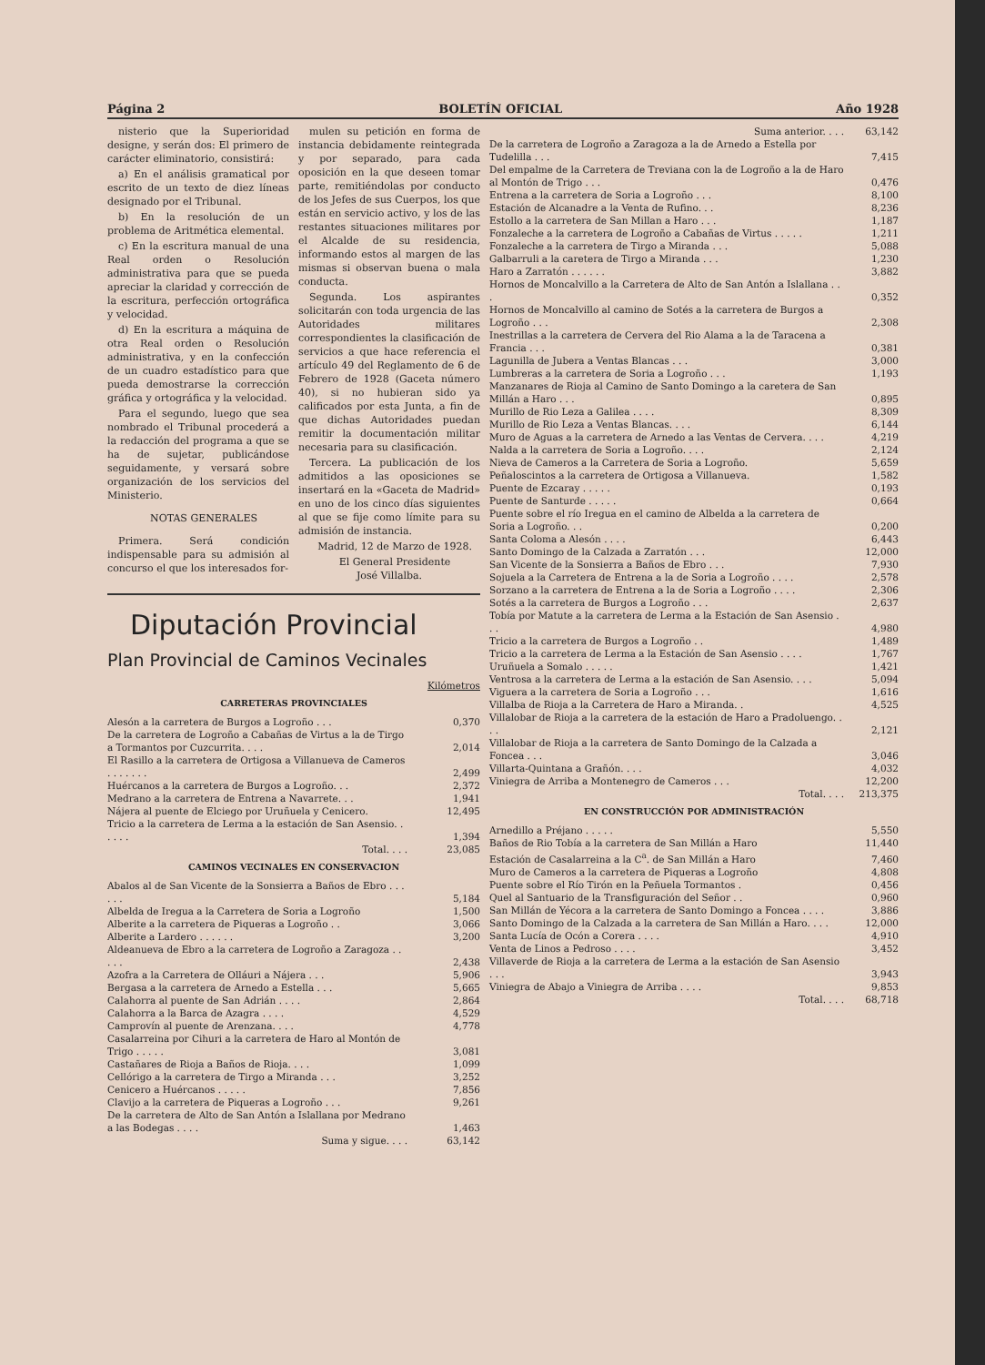Página 2 BOLETÍN OFICIAL Año 1928
nisterio que la Superioridad designe, y serán dos: El primero de carácter eliminatorio, consistirá:
a) En el análisis gramatical por escrito de un texto de diez líneas designado por el Tribunal.
b) En la resolución de un problema de Aritmética elemental.
c) En la escritura manual de una Real orden o Resolución administrativa para que se pueda apreciar la claridad y corrección de la escritura, perfección ortográfica y velocidad.
d) En la escritura a máquina de otra Real orden o Resolución administrativa, y en la confección de un cuadro estadístico para que pueda demostrarse la corrección gráfica y ortográfica y la velocidad.
Para el segundo, luego que sea nombrado el Tribunal procederá a la redacción del programa a que se ha de sujetar, publicándose seguidamente, y versará sobre organización de los servicios del Ministerio.
NOTAS GENERALES
Primera. Será condición indispensable para su admisión al concurso el que los interesados for-
mulen su petición en forma de instancia debidamente reintegrada y por separado, para cada oposición en la que deseen tomar parte, remitiéndolas por conducto de los Jefes de sus Cuerpos, los que están en servicio activo, y los de las restantes situaciones militares por el Alcalde de su residencia, informando estos al margen de las mismas si observan buena o mala conducta.
Segunda. Los aspirantes solicitarán con toda urgencia de las Autoridades militares correspondientes la clasificación de servicios a que hace referencia el artículo 49 del Reglamento de 6 de Febrero de 1928 (Gaceta número 40), si no hubieran sido ya calificados por esta Junta, a fin de que dichas Autoridades puedan remitir la documentación militar necesaria para su clasificación.
Tercera. La publicación de los admitidos a las oposiciones se insertará en la «Gaceta de Madrid» en uno de los cinco días siguientes al que se fije como límite para su admisión de instancia.
Madrid, 12 de Marzo de 1928.
El General Presidente
José Villalba.
Diputación Provincial
Plan Provincial de Caminos Vecinales
| | Kilómetros |
| CARRETERAS PROVINCIALES | |
| Alesón a la carretera de Burgos a Logroño . . . | 0,370 |
| De la carretera de Logroño a Cabañas de Virtus a la de Tirgo a Tormantos por Cuzcurrita. . . . | 2,014 |
| El Rasillo a la carretera de Ortigosa a Villanueva de Cameros . . . . . . . | 2,499 |
| Huércanos a la carretera de Burgos a Logroño. . . | 2,372 |
| Medrano a la carretera de Entrena a Navarrete. . . | 1,941 |
| Nájera al puente de Elciego por Uruñuela y Cenicero. | 12,495 |
| Tricio a la carretera de Lerma a la estación de San Asensio. . . . . . | 1,394 |
| Total. . . . | 23,085 |
| CAMINOS VECINALES EN CONSERVACION | |
| Abalos al de San Vicente de la Sonsierra a Baños de Ebro . . . . . . | 5,184 |
| Albelda de Iregua a la Carretera de Soria a Logroño | 1,500 |
| Alberite a la carretera de Piqueras a Logroño . . | 3,066 |
| Alberite a Lardero . . . . . . | 3,200 |
| Aldeanueva de Ebro a la carretera de Logroño a Zaragoza . . . . . | 2,438 |
| Azofra a la Carretera de Olláuri a Nájera . . . | 5,906 |
| Bergasa a la carretera de Arnedo a Estella . . . | 5,665 |
| Calahorra al puente de San Adrián . . . . | 2,864 |
| Calahorra a la Barca de Azagra . . . . | 4,529 |
| Camprovín al puente de Arenzana. . . . | 4,778 |
| Casalarreina por Cihuri a la carretera de Haro al Montón de Trigo . . . . . | 3,081 |
| Castañares de Rioja a Baños de Rioja. . . . | 1,099 |
| Cellórigo a la carretera de Tirgo a Miranda . . . | 3,252 |
| Cenicero a Huércanos . . . . . | 7,856 |
| Clavijo a la carretera de Piqueras a Logroño . . . | 9,261 |
| De la carretera de Alto de San Antón a Islallana por Medrano a las Bodegas . . . . | 1,463 |
| Suma y sigue. . . . | 63,142 |
| Suma anterior. . . . | 63,142 |
| De la carretera de Logroño a Zaragoza a la de Arnedo a Estella por Tudelilla . . . | 7,415 |
| Del empalme de la Carretera de Treviana con la de Logroño a la de Haro al Montón de Trigo . . . | 0,476 |
| Entrena a la carretera de Soria a Logroño . . . | 8,100 |
| Estación de Alcanadre a la Venta de Rufino. . . | 8,236 |
| Estollo a la carretera de San Millan a Haro . . . | 1,187 |
| Fonzaleche a la carretera de Logroño a Cabañas de Virtus . . . . . | 1,211 |
| Fonzaleche a la carretera de Tirgo a Miranda . . . | 5,088 |
| Galbarruli a la caretera de Tirgo a Miranda . . . | 1,230 |
| Haro a Zarratón . . . . . . | 3,882 |
| Hornos de Moncalvillo a la Carretera de Alto de San Antón a Islallana . . . | 0,352 |
| Hornos de Moncalvillo al camino de Sotés a la carretera de Burgos a Logroño . . . | 2,308 |
| Inestrillas a la carretera de Cervera del Rio Alama a la de Taracena a Francia . . . | 0,381 |
| Lagunilla de Jubera a Ventas Blancas . . . | 3,000 |
| Lumbreras a la carretera de Soria a Logroño . . . | 1,193 |
| Manzanares de Rioja al Camino de Santo Domingo a la caretera de San Millán a Haro . . . | 0,895 |
| Murillo de Rio Leza a Galilea . . . . | 8,309 |
| Murillo de Rio Leza a Ventas Blancas. . . . | 6,144 |
| Muro de Aguas a la carretera de Arnedo a las Ventas de Cervera. . . . | 4,219 |
| Nalda a la carretera de Soria a Logroño. . . . | 2,124 |
| Nieva de Cameros a la Carretera de Soria a Logroño. | 5,659 |
| Peñaloscintos a la carretera de Ortigosa a Villanueva. | 1,582 |
| Puente de Ezcaray . . . . . | 0,193 |
| Puente de Santurde . . . . . | 0,664 |
| Puente sobre el río Iregua en el camino de Albelda a la carretera de Soria a Logroño. . . | 0,200 |
| Santa Coloma a Alesón . . . . | 6,443 |
| Santo Domingo de la Calzada a Zarratón . . . | 12,000 |
| San Vicente de la Sonsierra a Baños de Ebro . . . | 7,930 |
| Sojuela a la Carretera de Entrena a la de Soria a Logroño . . . . | 2,578 |
| Sorzano a la carretera de Entrena a la de Soria a Logroño . . . . | 2,306 |
| Sotés a la carretera de Burgos a Logroño . . . | 2,637 |
| Tobía por Matute a la carretera de Lerma a la Estación de San Asensio . . . | 4,980 |
| Tricio a la carretera de Burgos a Logroño . . | 1,489 |
| Tricio a la carretera de Lerma a la Estación de San Asensio . . . . | 1,767 |
| Uruñuela a Somalo . . . . . | 1,421 |
| Ventrosa a la carretera de Lerma a la estación de San Asensio. . . . | 5,094 |
| Viguera a la carretera de Soria a Logroño . . . | 1,616 |
| Villalba de Rioja a la Carretera de Haro a Miranda. . | 4,525 |
| Villalobar de Rioja a la carretera de la estación de Haro a Pradoluengo. . . . | 2,121 |
| Villalobar de Rioja a la carretera de Santo Domingo de la Calzada a Foncea . . . | 3,046 |
| Villarta-Quintana a Grañón. . . . | 4,032 |
| Viniegra de Arriba a Montenegro de Cameros . . . | 12,200 |
| Total. . . . | 213,375 |
| EN CONSTRUCCIÓN POR ADMINISTRACIÓN | |
| Arnedillo a Préjano . . . . . | 5,550 |
| Baños de Rio Tobía a la carretera de San Millán a Haro | 11,440 |
| Estación de Casalarreina a la C<sup>a</sup>. de San Millán a Haro | 7,460 |
| Muro de Cameros a la carretera de Piqueras a Logroño | 4,808 |
| Puente sobre el Río Tirón en la Peñuela Tormantos . | 0,456 |
| Quel al Santuario de la Transfiguración del Señor . . | 0,960 |
| San Millán de Yécora a la carretera de Santo Domingo a Foncea . . . . | 3,886 |
| Santo Domingo de la Calzada a la carretera de San Millán a Haro. . . . | 12,000 |
| Santa Lucía de Ocón a Corera . . . . | 4,910 |
| Venta de Linos a Pedroso . . . . | 3,452 |
| Villaverde de Rioja a la carretera de Lerma a la estación de San Asensio . . . | 3,943 |
| Viniegra de Abajo a Viniegra de Arriba . . . . | 9,853 |
| Total. . . . | 68,718 |